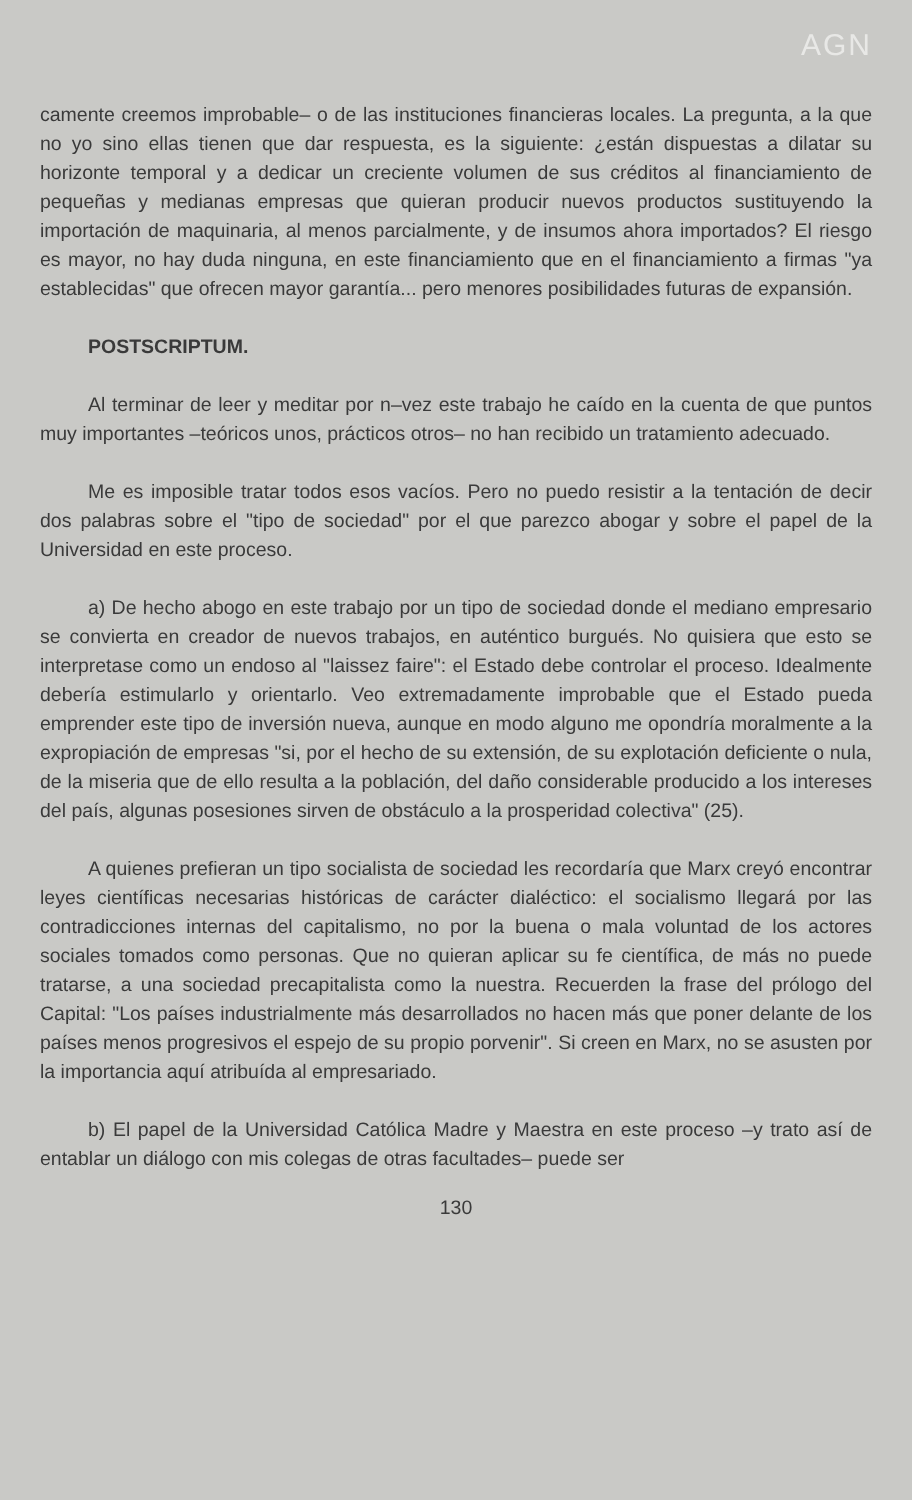AGN
camente creemos improbable– o de las instituciones financieras locales. La pregunta, a la que no yo sino ellas tienen que dar respuesta, es la siguiente: ¿están dispuestas a dilatar su horizonte temporal y a dedicar un creciente volumen de sus créditos al financiamiento de pequeñas y medianas empresas que quieran producir nuevos productos sustituyendo la importación de maquinaria, al menos parcialmente, y de insumos ahora importados? El riesgo es mayor, no hay duda ninguna, en este financiamiento que en el financiamiento a firmas "ya establecidas" que ofrecen mayor garantía... pero menores posibilidades futuras de expansión.
POSTSCRIPTUM.
Al terminar de leer y meditar por n–vez este trabajo he caído en la cuenta de que puntos muy importantes –teóricos unos, prácticos otros– no han recibido un tratamiento adecuado.
Me es imposible tratar todos esos vacíos. Pero no puedo resistir a la tentación de decir dos palabras sobre el "tipo de sociedad" por el que parezco abogar y sobre el papel de la Universidad en este proceso.
a) De hecho abogo en este trabajo por un tipo de sociedad donde el mediano empresario se convierta en creador de nuevos trabajos, en auténtico burgués. No quisiera que esto se interpretase como un endoso al "laissez faire": el Estado debe controlar el proceso. Idealmente debería estimularlo y orientarlo. Veo extremadamente improbable que el Estado pueda emprender este tipo de inversión nueva, aunque en modo alguno me opondría moralmente a la expropiación de empresas "si, por el hecho de su extensión, de su explotación deficiente o nula, de la miseria que de ello resulta a la población, del daño considerable producido a los intereses del país, algunas posesiones sirven de obstáculo a la prosperidad colectiva" (25).
A quienes prefieran un tipo socialista de sociedad les recordaría que Marx creyó encontrar leyes científicas necesarias históricas de carácter dialéctico: el socialismo llegará por las contradicciones internas del capitalismo, no por la buena o mala voluntad de los actores sociales tomados como personas. Que no quieran aplicar su fe científica, de más no puede tratarse, a una sociedad precapitalista como la nuestra. Recuerden la frase del prólogo del Capital: "Los países industrialmente más desarrollados no hacen más que poner delante de los países menos progresivos el espejo de su propio porvenir". Si creen en Marx, no se asusten por la importancia aquí atribuída al empresariado.
b) El papel de la Universidad Católica Madre y Maestra en este proceso –y trato así de entablar un diálogo con mis colegas de otras facultades– puede ser
130